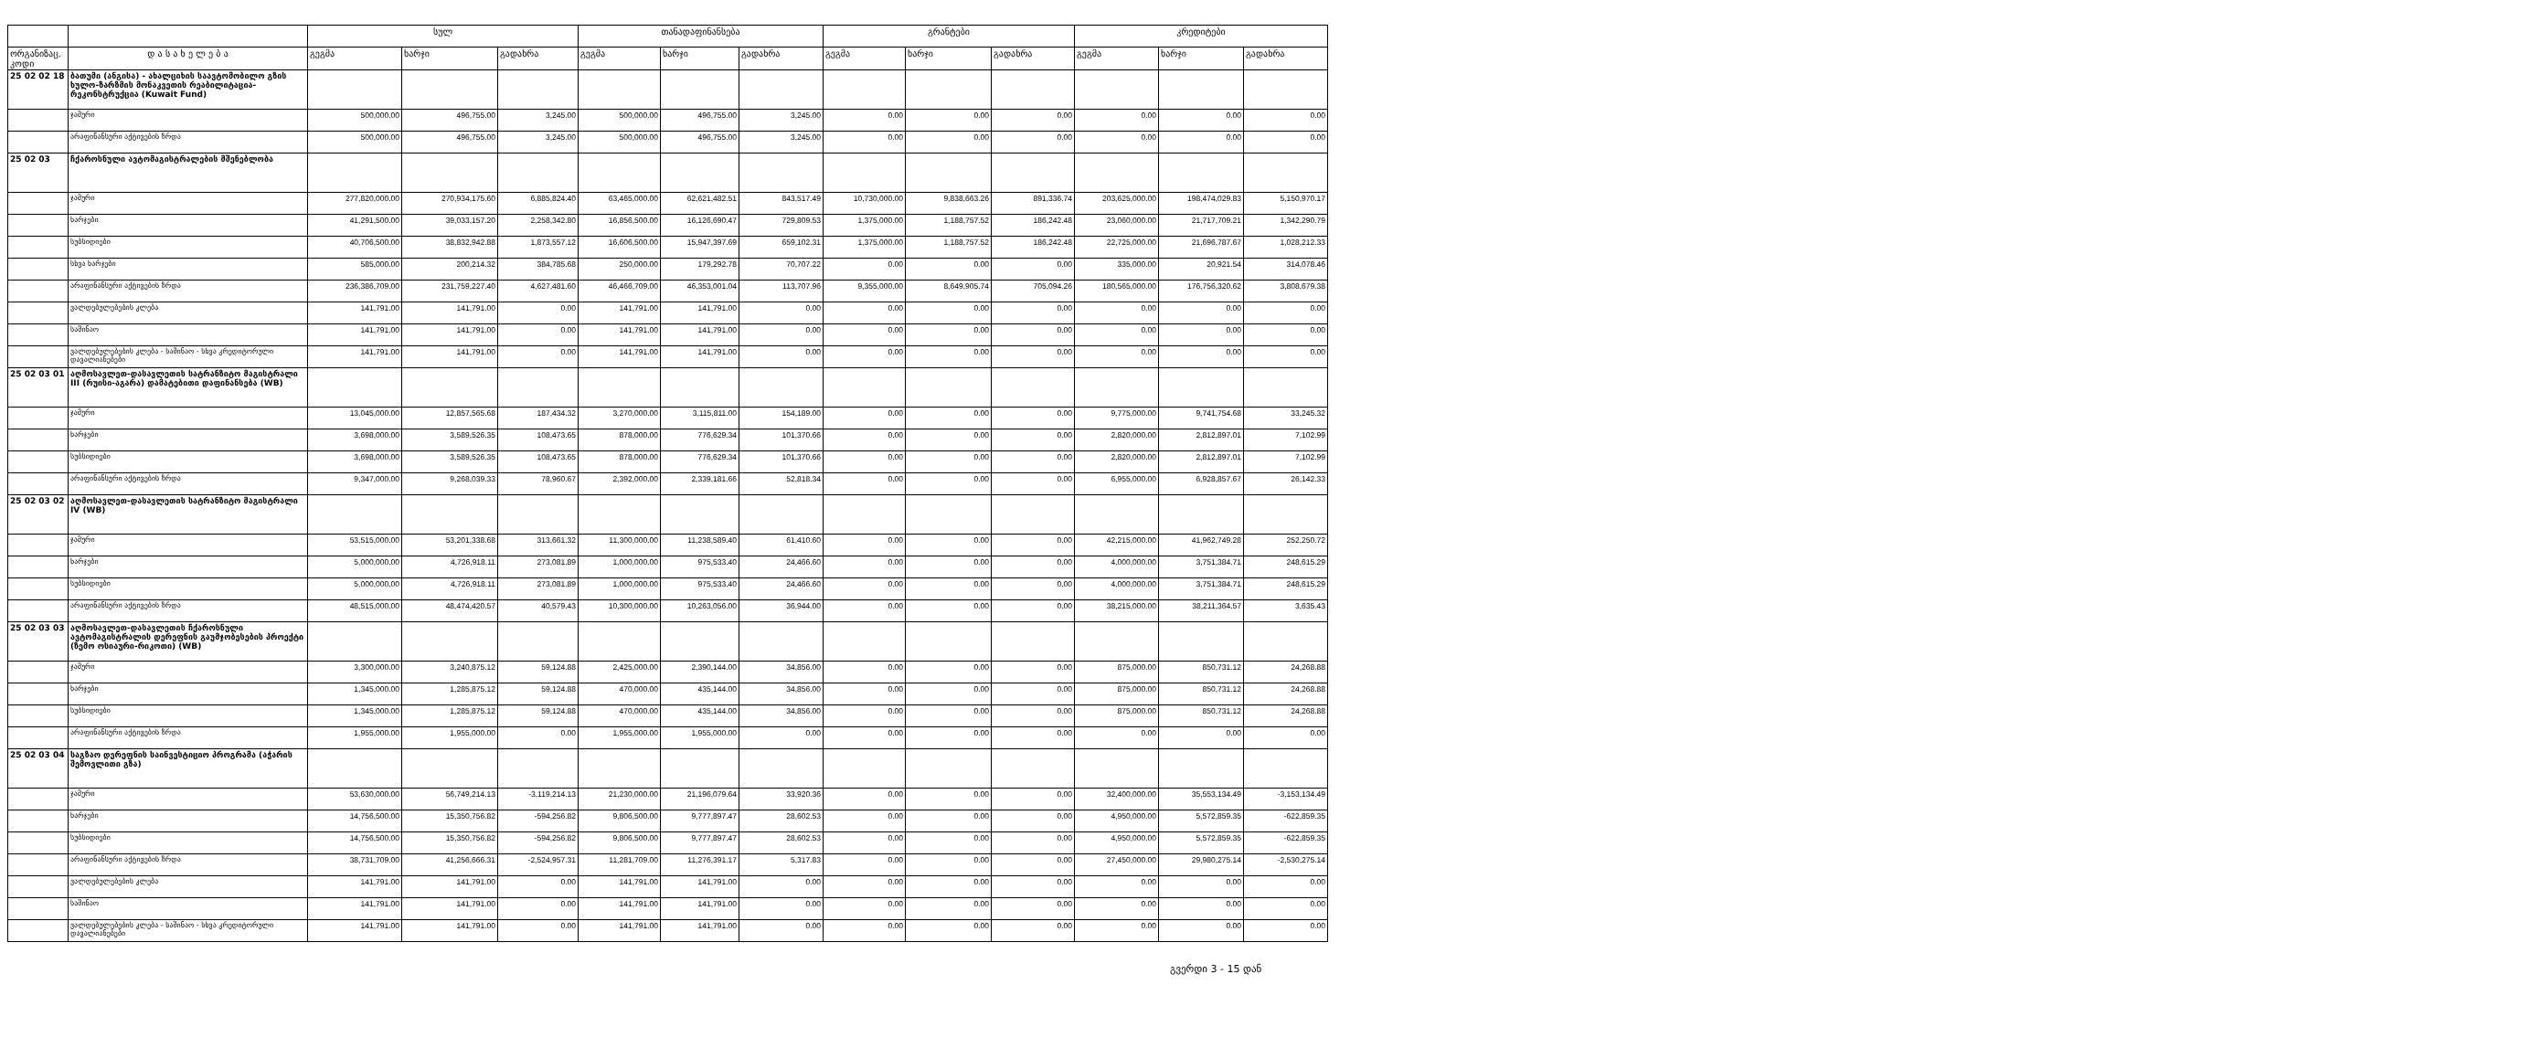| | | სულ | | | თანადაფინანსება | | | გრანტები | | | კრედიტები | | |
| --- | --- | --- | --- | --- | --- | --- | --- | --- | --- | --- | --- | --- | --- |
| ორგანიზაც. კოდი | დ ა ს ა ხ ე ლ ე ბ ა | გეგმა | ხარჯი | გადახრა | გეგმა | ხარჯი | გადახრა | გეგმა | ხარჯი | გადახრა | გეგმა | ხარჯი | გადახრა |
| 25 02 02 18 | ბათუმი (ანგისა) - ახალციხის საავტომობილო გზის ხულო-ზარზმის მონაკვეთის რეაბილიტაცია-რეკონსტრუქცია (Kuwait Fund) | | | | | | | | | | | | |
| | ჯამური | 500,000.00 | 496,755.00 | 3,245.00 | 500,000.00 | 496,755.00 | 3,245.00 | 0.00 | 0.00 | 0.00 | 0.00 | 0.00 | 0.00 |
| | არაფინანსური აქტივების ზრდა | 500,000.00 | 496,755.00 | 3,245.00 | 500,000.00 | 496,755.00 | 3,245.00 | 0.00 | 0.00 | 0.00 | 0.00 | 0.00 | 0.00 |
| 25 02 03 | ჩქაროსნული ავტომაგისტრალების მშენებლობა | | | | | | | | | | | | |
| | ჯამური | 277,820,000.00 | 270,934,175.60 | 6,885,824.40 | 63,465,000.00 | 62,621,482.51 | 843,517.49 | 10,730,000.00 | 9,838,663.26 | 891,336.74 | 203,625,000.00 | 198,474,029.83 | 5,150,970.17 |
| | ხარჯები | 41,291,500.00 | 39,033,157.20 | 2,258,342.80 | 16,856,500.00 | 16,126,690.47 | 729,809.53 | 1,375,000.00 | 1,188,757.52 | 186,242.48 | 23,060,000.00 | 21,717,709.21 | 1,342,290.79 |
| | სუბსიდიები | 40,706,500.00 | 38,832,942.88 | 1,873,557.12 | 16,606,500.00 | 15,947,397.69 | 659,102.31 | 1,375,000.00 | 1,188,757.52 | 186,242.48 | 22,725,000.00 | 21,696,787.67 | 1,028,212.33 |
| | სხვა ხარჯები | 585,000.00 | 200,214.32 | 384,785.68 | 250,000.00 | 179,292.78 | 70,707.22 | 0.00 | 0.00 | 0.00 | 335,000.00 | 20,921.54 | 314,078.46 |
| | არაფინანსური აქტივების ზრდა | 236,386,709.00 | 231,759,227.40 | 4,627,481.60 | 46,466,709.00 | 46,353,001.04 | 113,707.96 | 9,355,000.00 | 8,649,905.74 | 705,094.26 | 180,565,000.00 | 176,756,320.62 | 3,808,679.38 |
| | ვალდებულებების კლება | 141,791.00 | 141,791.00 | 0.00 | 141,791.00 | 141,791.00 | 0.00 | 0.00 | 0.00 | 0.00 | 0.00 | 0.00 | 0.00 |
| | საშინაო | 141,791.00 | 141,791.00 | 0.00 | 141,791.00 | 141,791.00 | 0.00 | 0.00 | 0.00 | 0.00 | 0.00 | 0.00 | 0.00 |
| | ვალდებულებების კლება - საშინაო - სხვა კრედიტორული დავალიანებები | 141,791.00 | 141,791.00 | 0.00 | 141,791.00 | 141,791.00 | 0.00 | 0.00 | 0.00 | 0.00 | 0.00 | 0.00 | 0.00 |
| 25 02 03 01 | აღმოსავლეთ-დასავლეთის სატრანზიტო მაგისტრალი III (რუისი-აგარა) დამატებითი დაფინანსება (WB) | | | | | | | | | | | | |
| | ჯამური | 13,045,000.00 | 12,857,565.68 | 187,434.32 | 3,270,000.00 | 3,115,811.00 | 154,189.00 | 0.00 | 0.00 | 0.00 | 9,775,000.00 | 9,741,754.68 | 33,245.32 |
| | ხარჯები | 3,698,000.00 | 3,589,526.35 | 108,473.65 | 878,000.00 | 776,629.34 | 101,370.66 | 0.00 | 0.00 | 0.00 | 2,820,000.00 | 2,812,897.01 | 7,102.99 |
| | სუბსიდიები | 3,698,000.00 | 3,589,526.35 | 108,473.65 | 878,000.00 | 776,629.34 | 101,370.66 | 0.00 | 0.00 | 0.00 | 2,820,000.00 | 2,812,897.01 | 7,102.99 |
| | არაფინანსური აქტივების ზრდა | 9,347,000.00 | 9,268,039.33 | 78,960.67 | 2,392,000.00 | 2,339,181.66 | 52,818.34 | 0.00 | 0.00 | 0.00 | 6,955,000.00 | 6,928,857.67 | 26,142.33 |
| 25 02 03 02 | აღმოსავლეთ-დასავლეთის სატრანზიტო მაგისტრალი IV (WB) | | | | | | | | | | | | |
| | ჯამური | 53,515,000.00 | 53,201,338.68 | 313,661.32 | 11,300,000.00 | 11,238,589.40 | 61,410.60 | 0.00 | 0.00 | 0.00 | 42,215,000.00 | 41,962,749.28 | 252,250.72 |
| | ხარჯები | 5,000,000.00 | 4,726,918.11 | 273,081.89 | 1,000,000.00 | 975,533.40 | 24,466.60 | 0.00 | 0.00 | 0.00 | 4,000,000.00 | 3,751,384.71 | 248,615.29 |
| | სუბსიდიები | 5,000,000.00 | 4,726,918.11 | 273,081.89 | 1,000,000.00 | 975,533.40 | 24,466.60 | 0.00 | 0.00 | 0.00 | 4,000,000.00 | 3,751,384.71 | 248,615.29 |
| | არაფინანსური აქტივების ზრდა | 48,515,000.00 | 48,474,420.57 | 40,579.43 | 10,300,000.00 | 10,263,056.00 | 36,944.00 | 0.00 | 0.00 | 0.00 | 38,215,000.00 | 38,211,364.57 | 3,635.43 |
| 25 02 03 03 | აღმოსავლეთ-დასავლეთის ჩქაროსნული ავტომაგისტრალის დერეფნის გაუმჯობესების პროექტი (ზემო ოსიაური-რიკოთი) (WB) | | | | | | | | | | | | |
| | ჯამური | 3,300,000.00 | 3,240,875.12 | 59,124.88 | 2,425,000.00 | 2,390,144.00 | 34,856.00 | 0.00 | 0.00 | 0.00 | 875,000.00 | 850,731.12 | 24,268.88 |
| | ხარჯები | 1,345,000.00 | 1,285,875.12 | 59,124.88 | 470,000.00 | 435,144.00 | 34,856.00 | 0.00 | 0.00 | 0.00 | 875,000.00 | 850,731.12 | 24,268.88 |
| | სუბსიდიები | 1,345,000.00 | 1,285,875.12 | 59,124.88 | 470,000.00 | 435,144.00 | 34,856.00 | 0.00 | 0.00 | 0.00 | 875,000.00 | 850,731.12 | 24,268.88 |
| | არაფინანსური აქტივების ზრდა | 1,955,000.00 | 1,955,000.00 | 0.00 | 1,955,000.00 | 1,955,000.00 | 0.00 | 0.00 | 0.00 | 0.00 | 0.00 | 0.00 | 0.00 |
| 25 02 03 04 | საგზაო დერეფნის საინვესტიციო პროგრამა (აჭარის შემოვლითი გზა) | | | | | | | | | | | | |
| | ჯამური | 53,630,000.00 | 56,749,214.13 | -3,119,214.13 | 21,230,000.00 | 21,196,079.64 | 33,920.36 | 0.00 | 0.00 | 0.00 | 32,400,000.00 | 35,553,134.49 | -3,153,134.49 |
| | ხარჯები | 14,756,500.00 | 15,350,756.82 | -594,256.82 | 9,806,500.00 | 9,777,897.47 | 28,602.53 | 0.00 | 0.00 | 0.00 | 4,950,000.00 | 5,572,859.35 | -622,859.35 |
| | სუბსიდიები | 14,756,500.00 | 15,350,756.82 | -594,256.82 | 9,806,500.00 | 9,777,897.47 | 28,602.53 | 0.00 | 0.00 | 0.00 | 4,950,000.00 | 5,572,859.35 | -622,859.35 |
| | არაფინანსური აქტივების ზრდა | 38,731,709.00 | 41,256,666.31 | -2,524,957.31 | 11,281,709.00 | 11,276,391.17 | 5,317.83 | 0.00 | 0.00 | 0.00 | 27,450,000.00 | 29,980,275.14 | -2,530,275.14 |
| | ვალდებულებების კლება | 141,791.00 | 141,791.00 | 0.00 | 141,791.00 | 141,791.00 | 0.00 | 0.00 | 0.00 | 0.00 | 0.00 | 0.00 | 0.00 |
| | საშინაო | 141,791.00 | 141,791.00 | 0.00 | 141,791.00 | 141,791.00 | 0.00 | 0.00 | 0.00 | 0.00 | 0.00 | 0.00 | 0.00 |
| | ვალდებულებების კლება - საშინაო - სხვა კრედიტორული დავალიანებები | 141,791.00 | 141,791.00 | 0.00 | 141,791.00 | 141,791.00 | 0.00 | 0.00 | 0.00 | 0.00 | 0.00 | 0.00 | 0.00 |
გვერდი 3 - 15 დან